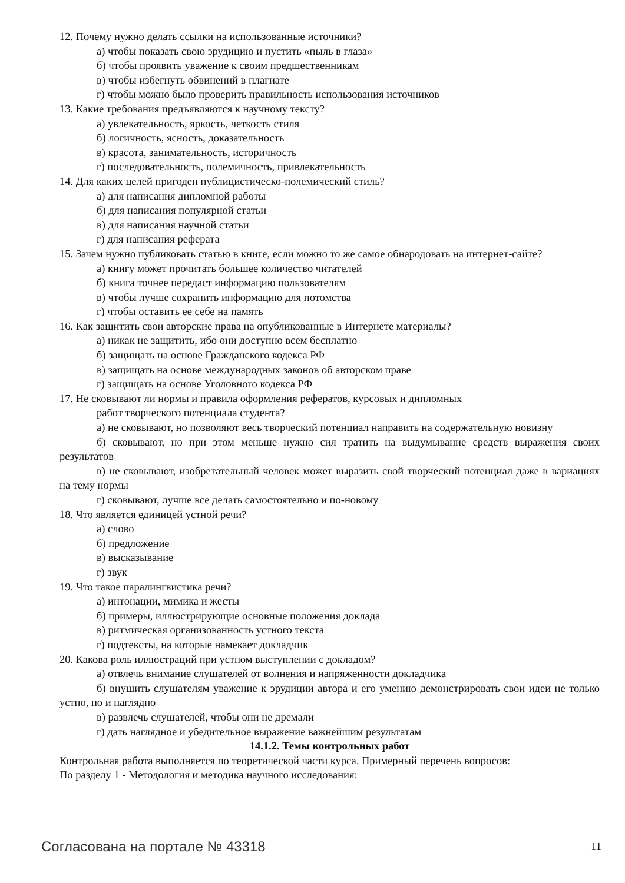12. Почему нужно делать ссылки на использованные источники?
а) чтобы показать свою эрудицию и пустить «пыль в глаза»
б) чтобы проявить уважение к своим предшественникам
в) чтобы избегнуть обвинений в плагиате
г) чтобы можно было проверить правильность использования источников
13. Какие требования предъявляются к научному тексту?
а) увлекательность, яркость, четкость стиля
б) логичность, ясность, доказательность
в) красота, занимательность, историчность
г) последовательность, полемичность, привлекательность
14. Для каких целей пригоден публицистическо-полемический стиль?
а) для написания дипломной работы
б) для написания популярной статьи
в) для написания научной статьи
г) для написания реферата
15. Зачем нужно публиковать статью в книге, если можно то же самое обнародовать на интернет-сайте?
а) книгу может прочитать большее количество читателей
б) книга точнее передаст информацию пользователям
в) чтобы лучше сохранить информацию для потомства
г) чтобы оставить ее себе на память
16. Как защитить свои авторские права на опубликованные в Интернете материалы?
а) никак не защитить, ибо они доступно всем бесплатно
б) защищать на основе Гражданского кодекса РФ
в) защищать на основе международных законов об авторском праве
г) защищать на основе Уголовного кодекса РФ
17. Не сковывают ли нормы и правила оформления рефератов, курсовых и дипломных
работ творческого потенциала студента?
а) не сковывают, но позволяют весь творческий потенциал направить на содержательную новизну
б) сковывают, но при этом меньше нужно сил тратить на выдумывание средств выражения своих результатов
в) не сковывают, изобретательный человек может выразить свой творческий потенциал даже в вариациях на тему нормы
г) сковывают, лучше все делать самостоятельно и по-новому
18. Что является единицей устной речи?
а) слово
б) предложение
в) высказывание
г) звук
19. Что такое паралингвистика речи?
а) интонации, мимика и жесты
б) примеры, иллюстрирующие основные положения доклада
в) ритмическая организованность устного текста
г) подтексты, на которые намекает докладчик
20. Какова роль иллюстраций при устном выступлении с докладом?
а) отвлечь внимание слушателей от волнения и напряженности докладчика
б) внушить слушателям уважение к эрудиции автора и его умению демонстрировать свои идеи не только устно, но и наглядно
в) развлечь слушателей, чтобы они не дремали
г) дать наглядное и убедительное выражение важнейшим результатам
14.1.2. Темы контрольных работ
Контрольная работа выполняется по теоретической части курса. Примерный перечень вопросов:
По разделу 1 - Методология и методика научного исследования:
Согласована на портале № 43318 11